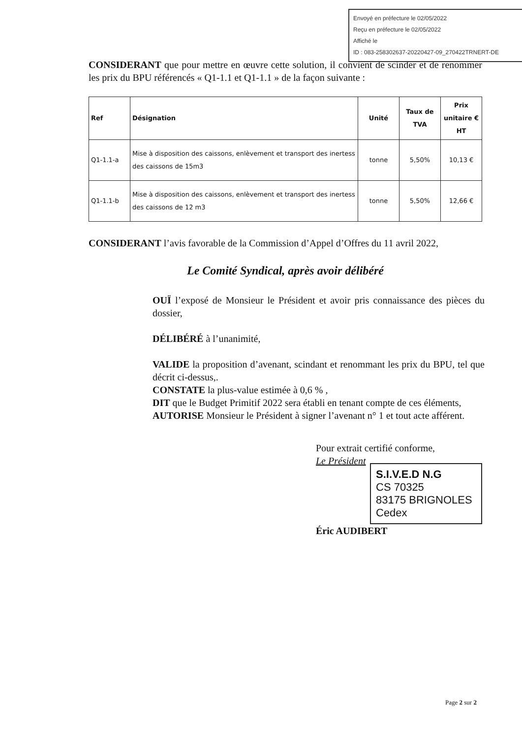Envoyé en préfecture le 02/05/2022
Reçu en préfecture le 02/05/2022
Affiché le
ID : 083-258302637-20220427-09_270422TRNERT-DE
CONSIDERANT que pour mettre en œuvre cette solution, il convient de scinder et de renommer les prix du BPU référencés « Q1-1.1 et Q1-1.1 » de la façon suivante :
| Ref | Désignation | Unité | Taux de TVA | Prix unitaire € HT |
| --- | --- | --- | --- | --- |
| Q1-1.1-a | Mise à disposition des caissons, enlèvement et transport des inertess des caissons de 15m3 | tonne | 5,50% | 10,13 € |
| Q1-1.1-b | Mise à disposition des caissons, enlèvement et transport des inertess des caissons de 12 m3 | tonne | 5,50% | 12,66 € |
CONSIDERANT l’avis favorable de la Commission d’Appel d’Offres du 11 avril 2022,
Le Comité Syndical, après avoir délibéré
OUÏ l’exposé de Monsieur le Président et avoir pris connaissance des pièces du dossier,
DÉLIBÉRÉ à l’unanimité,
VALIDE la proposition d’avenant, scindant et renommant les prix du BPU, tel que décrit ci-dessus,.
CONSTATE la plus-value estimée à 0,6 % ,
DIT que le Budget Primitif 2022 sera établi en tenant compte de ces éléments,
AUTORISE Monsieur le Président à signer l’avenant n° 1 et tout acte afférent.
Pour extrait certifié conforme,
Le Président
S.I.V.E.D N.G
CS 70325
83175 BRIGNOLES Cedex
Éric AUDIBERT
Page 2 sur 2